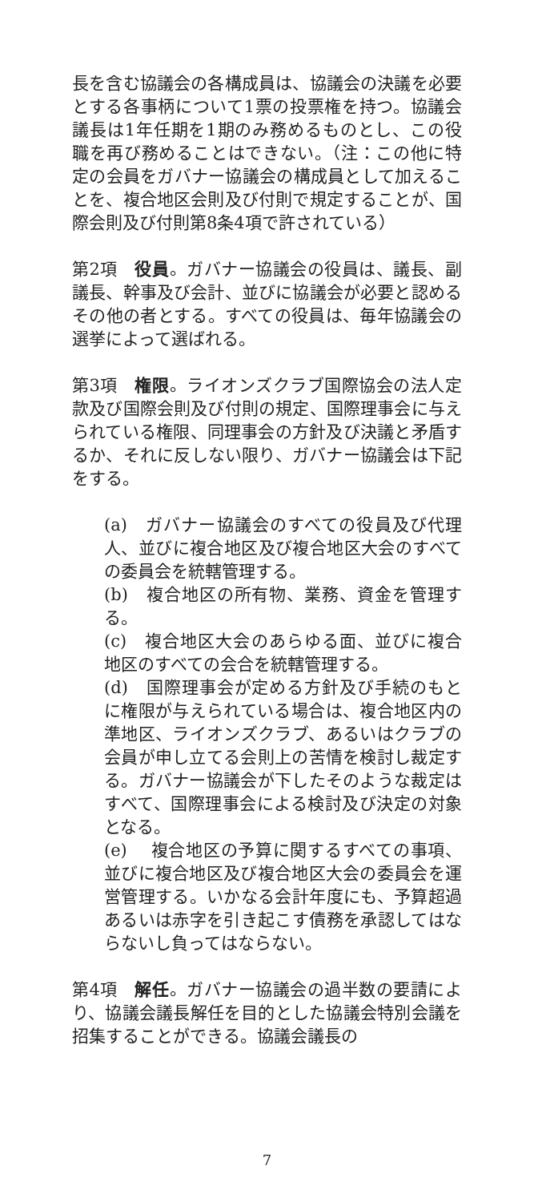長を含む協議会の各構成員は、協議会の決議を必要とする各事柄について1票の投票権を持つ。協議会議長は1年任期を1期のみ務めるものとし、この役職を再び務めることはできない。（注：この他に特定の会員をガバナー協議会の構成員として加えることを、複合地区会則及び付則で規定することが、国際会則及び付則第8条4項で許されている）
第2項　役員。ガバナー協議会の役員は、議長、副議長、幹事及び会計、並びに協議会が必要と認めるその他の者とする。すべての役員は、毎年協議会の選挙によって選ばれる。
第3項　権限。ライオンズクラブ国際協会の法人定款及び国際会則及び付則の規定、国際理事会に与えられている権限、同理事会の方針及び決議と矛盾するか、それに反しない限り、ガバナー協議会は下記をする。
(a)　ガバナー協議会のすべての役員及び代理人、並びに複合地区及び複合地区大会のすべての委員会を統轄管理する。
(b)　複合地区の所有物、業務、資金を管理する。
(c)　複合地区大会のあらゆる面、並びに複合地区のすべての会合を統轄管理する。
(d)　国際理事会が定める方針及び手続のもとに権限が与えられている場合は、複合地区内の準地区、ライオンズクラブ、あるいはクラブの会員が申し立てる会則上の苦情を検討し裁定する。ガバナー協議会が下したそのような裁定はすべて、国際理事会による検討及び決定の対象となる。
(e)　 複合地区の予算に関するすべての事項、並びに複合地区及び複合地区大会の委員会を運営管理する。いかなる会計年度にも、予算超過あるいは赤字を引き起こす債務を承認してはならないし負ってはならない。
第4項　解任。ガバナー協議会の過半数の要請により、協議会議長解任を目的とした協議会特別会議を招集することができる。協議会議長の
7